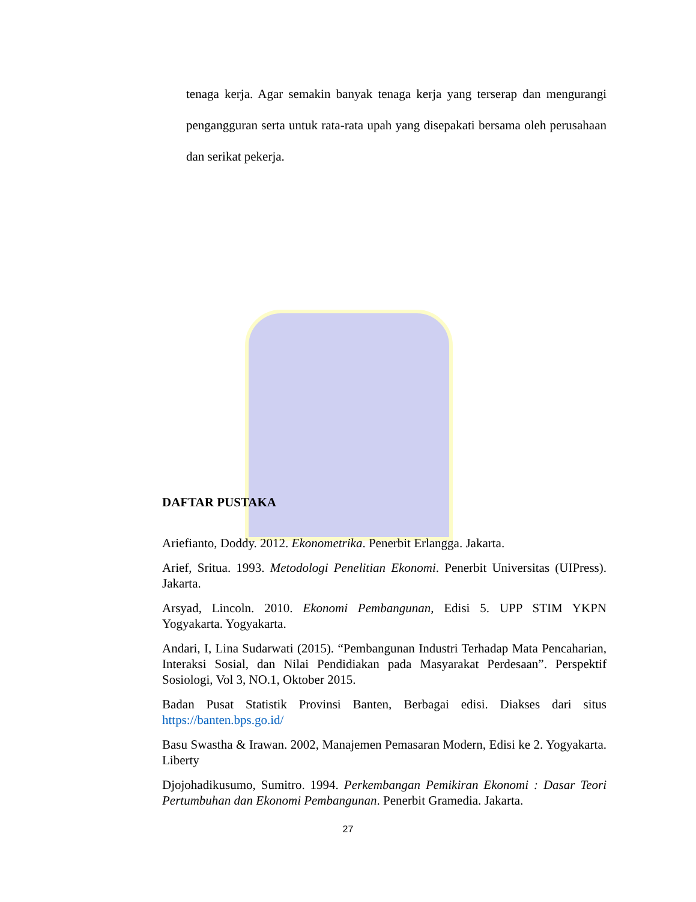tenaga kerja. Agar semakin banyak tenaga kerja yang terserap dan mengurangi pengangguran serta untuk rata-rata upah yang disepakati bersama oleh perusahaan dan serikat pekerja.
DAFTAR PUSTAKA
Ariefianto, Doddy. 2012. Ekonometrika. Penerbit Erlangga. Jakarta.
Arief, Sritua. 1993. Metodologi Penelitian Ekonomi. Penerbit Universitas (UIPress). Jakarta.
Arsyad, Lincoln. 2010. Ekonomi Pembangunan, Edisi 5. UPP STIM YKPN Yogyakarta. Yogyakarta.
Andari, I, Lina Sudarwati (2015). “Pembangunan Industri Terhadap Mata Pencaharian, Interaksi Sosial, dan Nilai Pendidiakan pada Masyarakat Perdesaan”. Perspektif Sosiologi, Vol 3, NO.1, Oktober 2015.
Badan Pusat Statistik Provinsi Banten, Berbagai edisi. Diakses dari situs https://banten.bps.go.id/
Basu Swastha & Irawan. 2002, Manajemen Pemasaran Modern, Edisi ke 2. Yogyakarta. Liberty
Djojohadikusumo, Sumitro. 1994. Perkembangan Pemikiran Ekonomi : Dasar Teori Pertumbuhan dan Ekonomi Pembangunan. Penerbit Gramedia. Jakarta.
27